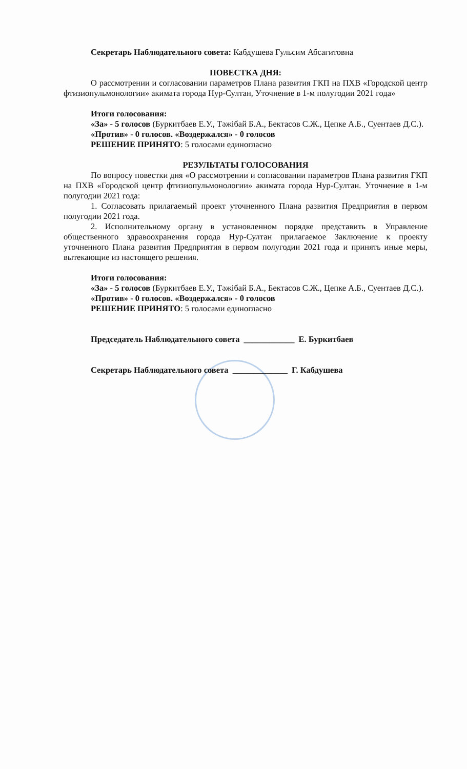Секретарь Наблюдательного совета: Кабдушева Гульсим Абсагитовна
ПОВЕСТКА ДНЯ:
О рассмотрении и согласовании параметров Плана развития ГКП на ПХВ «Городской центр фтизиопульмонологии» акимата города Нур-Султан, Уточнение в 1-м полугодии 2021 года»
Итоги голосования:
«За» - 5 голосов (Буркитбаев Е.У., Тәжібай Б.А., Бектасов С.Ж., Цепке А.Б., Суентаев Д.С.).
«Против» - 0 голосов. «Воздержался» - 0 голосов
РЕШЕНИЕ ПРИНЯТО: 5 голосами единогласно
РЕЗУЛЬТАТЫ ГОЛОСОВАНИЯ
По вопросу повестки дня «О рассмотрении и согласовании параметров Плана развития ГКП на ПХВ «Городской центр фтизиопульмонологии» акимата города Нур-Султан. Уточнение в 1-м полугодии 2021 года:
1. Согласовать прилагаемый проект уточненного Плана развития Предприятия в первом полугодии 2021 года.
2. Исполнительному органу в установленном порядке представить в Управление общественного здравоохранения города Нур-Султан прилагаемое Заключение к проекту уточненного Плана развития Предприятия в первом полугодии 2021 года и принять иные меры, вытекающие из настоящего решения.
Итоги голосования:
«За» - 5 голосов (Буркитбаев Е.У., Тәжібай Б.А., Бектасов С.Ж., Цепке А.Б., Суентаев Д.С.).
«Против» - 0 голосов. «Воздержался» - 0 голосов
РЕШЕНИЕ ПРИНЯТО: 5 голосами единогласно
Председатель Наблюдательного совета ____________ Е. Буркитбаев
Секретарь Наблюдательного совета _____________ Г. Кабдушева